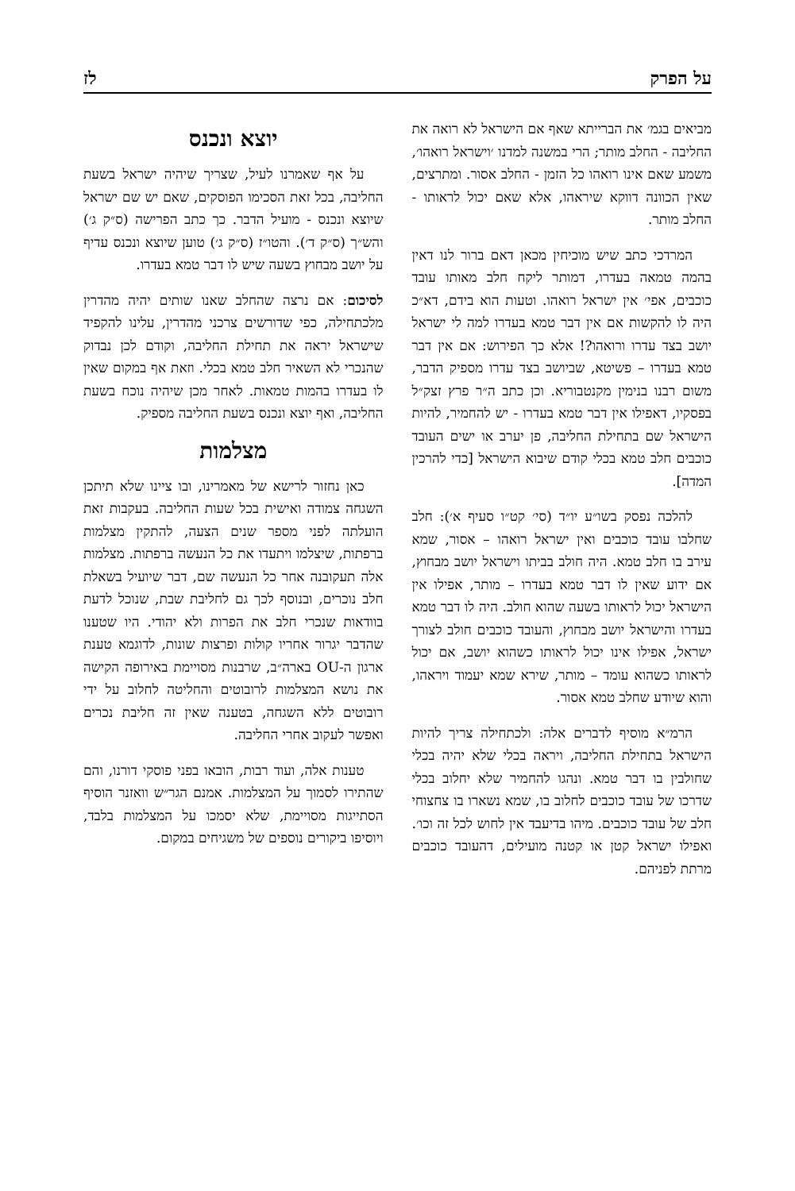על הפרק לז
מביאים בגמ׳ את הברייתא שאף אם הישראל לא רואה את החליבה - החלב מותר; הרי במשנה למדנו ׳וישראל רואהו׳, משמע שאם אינו רואהו כל הזמן - החלב אסור. ומתרצים, שאין הכוונה דווקא שיראהו, אלא שאם יכול לראותו - החלב מותר.
המרדכי כתב שיש מוכיחין מכאן דאם ברור לנו דאין בהמה טמאה בעדרו, דמותר ליקח חלב מאותו עובד כוכבים, אפי׳ אין ישראל רואהו. וטעות הוא בידם, דא״כ היה לו להקשות אם אין דבר טמא בעדרו למה לי ישראל יושב בצד עדרו ורואהו?! אלא כך הפירוש: אם אין דבר טמא בעדרו – פשיטא, שביושב בצד עדרו מספיק הדבר, משום רבנו בנימין מקנטבוריא. וכן כתב ה״ר פרץ זצק״ל בפסקיו, דאפילו אין דבר טמא בעדרו - יש להחמיר, להיות הישראל שם בתחילת החליבה, פן יערב או ישים העובד כוכבים חלב טמא בכלי קודם שיבוא הישראל [כדי להרכין המדה].
להלכה נפסק בשו״ע יו״ד (סי׳ קט״ו סעיף א׳): חלב שחלבו עובד כוכבים ואין ישראל רואהו – אסור, שמא עירב בו חלב טמא. היה חולב בביתו וישראל יושב מבחוץ, אם ידוע שאין לו דבר טמא בעדרו – מותר, אפילו אין הישראל יכול לראותו בשעה שהוא חולב. היה לו דבר טמא בעדרו והישראל יושב מבחוץ, והעובד כוכבים חולב לצורך ישראל, אפילו אינו יכול לראותו כשהוא יושב, אם יכול לראותו כשהוא עומד – מותר, שירא שמא יעמוד ויראהו, והוא שיודע שחלב טמא אסור.
הרמ״א מוסיף לדברים אלה: ולכתחילה צריך להיות הישראל בתחילת החליבה, ויראה בכלי שלא יהיה בכלי שחולבין בו דבר טמא. ונהגו להחמיר שלא יחלוב בכלי שדרכו של עובד כוכבים לחלוב בו, שמא נשארו בו צחצוחי חלב של עובד כוכבים. מיהו בדיעבד אין לחוש לכל זה וכו׳. ואפילו ישראל קטן או קטנה מועילים, דהעובד כוכבים מרתת לפניהם.
יוצא ונכנס
על אף שאמרנו לעיל, שצריך שיהיה ישראל בשעת החליבה, בכל זאת הסכימו הפוסקים, שאם יש שם ישראל שיוצא ונכנס - מועיל הדבר. כך כתב הפרישה (ס״ק ג׳) והש״ך (ס״ק ד׳). והטו״ז (ס״ק ג׳) טוען שיוצא ונכנס עדיף על יושב מבחוץ בשעה שיש לו דבר טמא בעדרו.
לסיכום: אם נרצה שהחלב שאנו שותים יהיה מהדרין מלכתחילה, כפי שדורשים צרכני מהדרין, עלינו להקפיד שישראל יראה את תחילת החליבה, וקודם לכן נבדוק שהנכרי לא השאיר חלב טמא בכלי. וזאת אף במקום שאין לו בעדרו בהמות טמאות. לאחר מכן שיהיה נוכח בשעת החליבה, ואף יוצא ונכנס בשעת החליבה מספיק.
מצלמות
כאן נחזור לרישא של מאמרינו, ובו ציינו שלא תיתכן השגחה צמודה ואישית בכל שעות החליבה. בעקבות זאת הועלתה לפני מספר שנים הצעה, להתקין מצלמות ברפתות, שיצלמו ויתעדו את כל הנעשה ברפתות. מצלמות אלה תעקובנה אחר כל הנעשה שם, דבר שיועיל בשאלת חלב נוכרים, ובנוסף לכך גם לחליבת שבת, שנוכל לדעת בוודאות שנכרי חלב את הפרות ולא יהודי. היו שטענו שהדבר יגרור אחריו קולות ופרצות שונות, לדוגמא טענת ארגון ה-OU בארה״ב, שרבנות מסויימת באירופה הקישה את נושא המצלמות לרובוטים והחליטה לחלוב על ידי רובוטים ללא השגחה, בטענה שאין זה חליבת נכרים ואפשר לעקוב אחרי החליבה.
טענות אלה, ועוד רבות, הובאו בפני פוסקי דורנו, והם שהתירו לסמוך על המצלמות. אמנם הגר״ש וואזנר הוסיף הסתייגות מסויימת, שלא יסמכו על המצלמות בלבד, ויוסיפו ביקורים נוספים של משגיחים במקום.